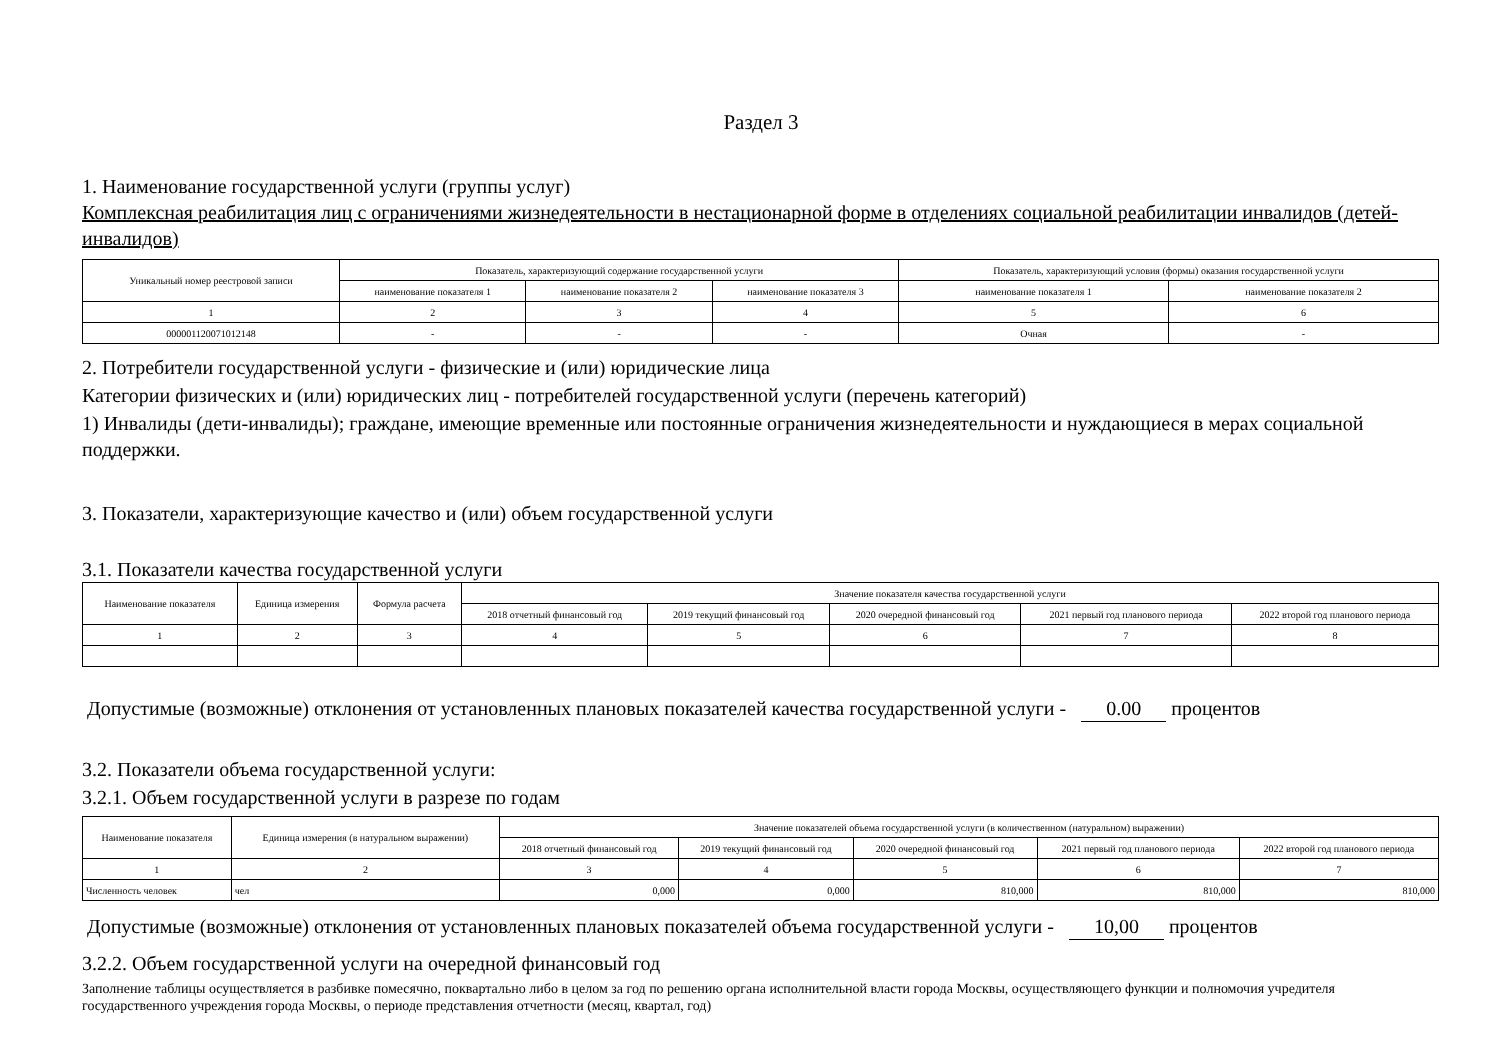Раздел 3
1. Наименование государственной услуги (группы услуг)
Комплексная реабилитация лиц с ограничениями жизнедеятельности в нестационарной форме в отделениях социальной реабилитации инвалидов (детей-инвалидов)
| Уникальный номер реестровой записи | Показатель, характеризующий содержание государственной услуги | | | Показатель, характеризующий условия (формы) оказания государственной услуги | |
| --- | --- | --- | --- | --- | --- |
| | наименование показателя 1 | наименование показателя 2 | наименование показателя 3 | наименование показателя 1 | наименование показателя 2 |
| 1 | 2 | 3 | 4 | 5 | 6 |
| 000001120071012148 | - | - | - | Очная | - |
2. Потребители государственной услуги - физические и (или) юридические лица
Категории физических и (или) юридических лиц - потребителей государственной услуги (перечень категорий)
1) Инвалиды (дети-инвалиды); граждане, имеющие временные или постоянные ограничения жизнедеятельности и нуждающиеся в мерах социальной поддержки.
3. Показатели, характеризующие качество и (или) объем государственной услуги
3.1. Показатели качества государственной услуги
| Наименование показателя | Единица измерения | Формула расчета | Значение показателя качества государственной услуги | | | | |
| --- | --- | --- | --- | --- | --- | --- | --- |
| | | | 2018 отчетный финансовый год | 2019 текущий финансовый год | 2020 очередной финансовый год | 2021 первый год планового периода | 2022 второй год планового периода |
| 1 | 2 | 3 | 4 | 5 | 6 | 7 | 8 |
Допустимые (возможные) отклонения от установленных плановых показателей качества государственной услуги - 0.00 процентов
3.2. Показатели объема государственной услуги:
3.2.1. Объем государственной услуги в разрезе по годам
| Наименование показателя | Единица измерения (в натуральном выражении) | Значение показателей объема государственной услуги (в количественном (натуральном) выражении) | | | | |
| --- | --- | --- | --- | --- | --- | --- |
| | | 2018 отчетный финансовый год | 2019 текущий финансовый год | 2020 очередной финансовый год | 2021 первый год планового периода | 2022 второй год планового периода |
| 1 | 2 | 3 | 4 | 5 | 6 | 7 |
| Численность человек | чел | 0,000 | 0,000 | 810,000 | 810,000 | 810,000 |
Допустимые (возможные) отклонения от установленных плановых показателей объема государственной услуги - 10,00 процентов
3.2.2. Объем государственной услуги на очередной финансовый год
Заполнение таблицы осуществляется в разбивке помесячно, поквартально либо в целом за год по решению органа исполнительной власти города Москвы, осуществляющего функции и полномочия учредителя государственного учреждения города Москвы, о периоде представления отчетности (месяц, квартал, год)